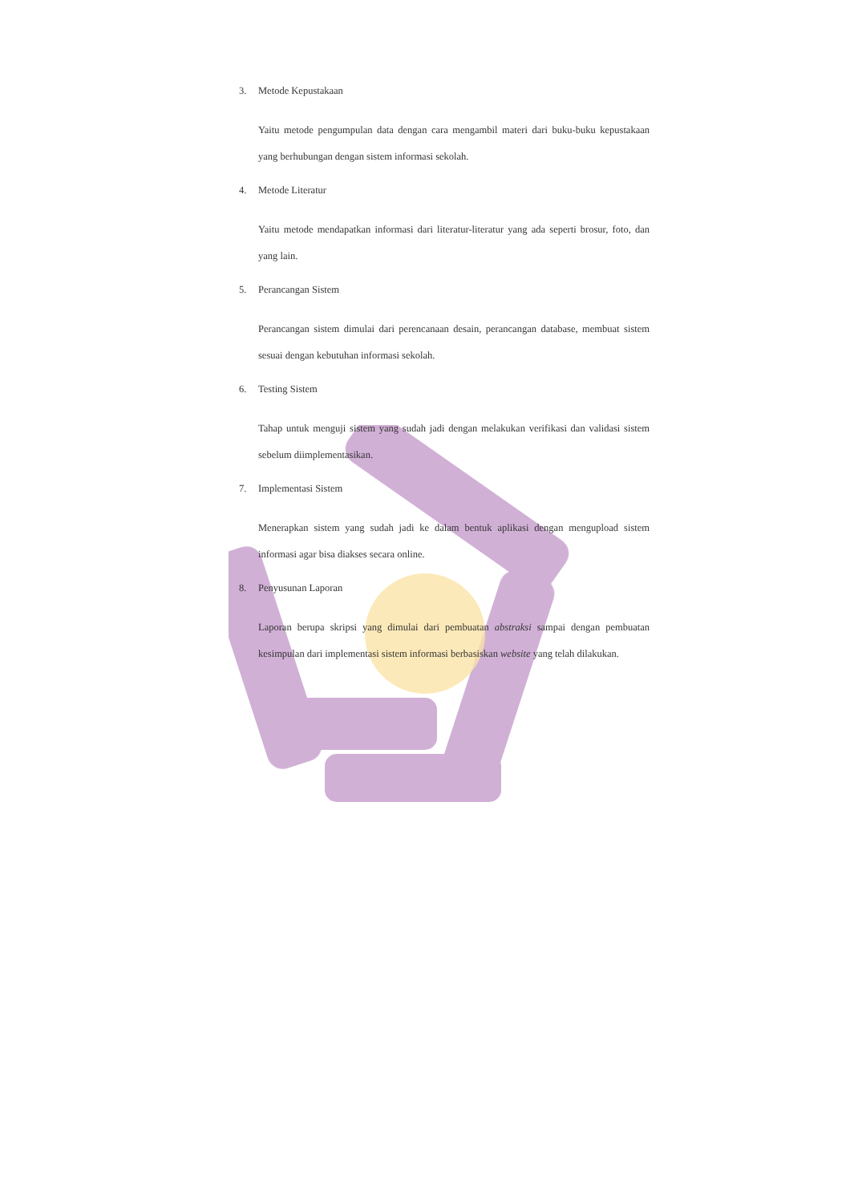3. Metode Kepustakaan
Yaitu metode pengumpulan data dengan cara mengambil materi dari buku-buku kepustakaan yang berhubungan dengan sistem informasi sekolah.
4. Metode Literatur
Yaitu metode mendapatkan informasi dari literatur-literatur yang ada seperti brosur, foto, dan yang lain.
5. Perancangan Sistem
Perancangan sistem dimulai dari perencanaan desain, perancangan database, membuat sistem sesuai dengan kebutuhan informasi sekolah.
6. Testing Sistem
Tahap untuk menguji sistem yang sudah jadi dengan melakukan verifikasi dan validasi sistem sebelum diimplementasikan.
7. Implementasi Sistem
Menerapkan sistem yang sudah jadi ke dalam bentuk aplikasi dengan mengupload sistem informasi agar bisa diakses secara online.
8. Penyusunan Laporan
Laporan berupa skripsi yang dimulai dari pembuatan abstraksi sampai dengan pembuatan kesimpulan dari implementasi sistem informasi berbasiskan website yang telah dilakukan.